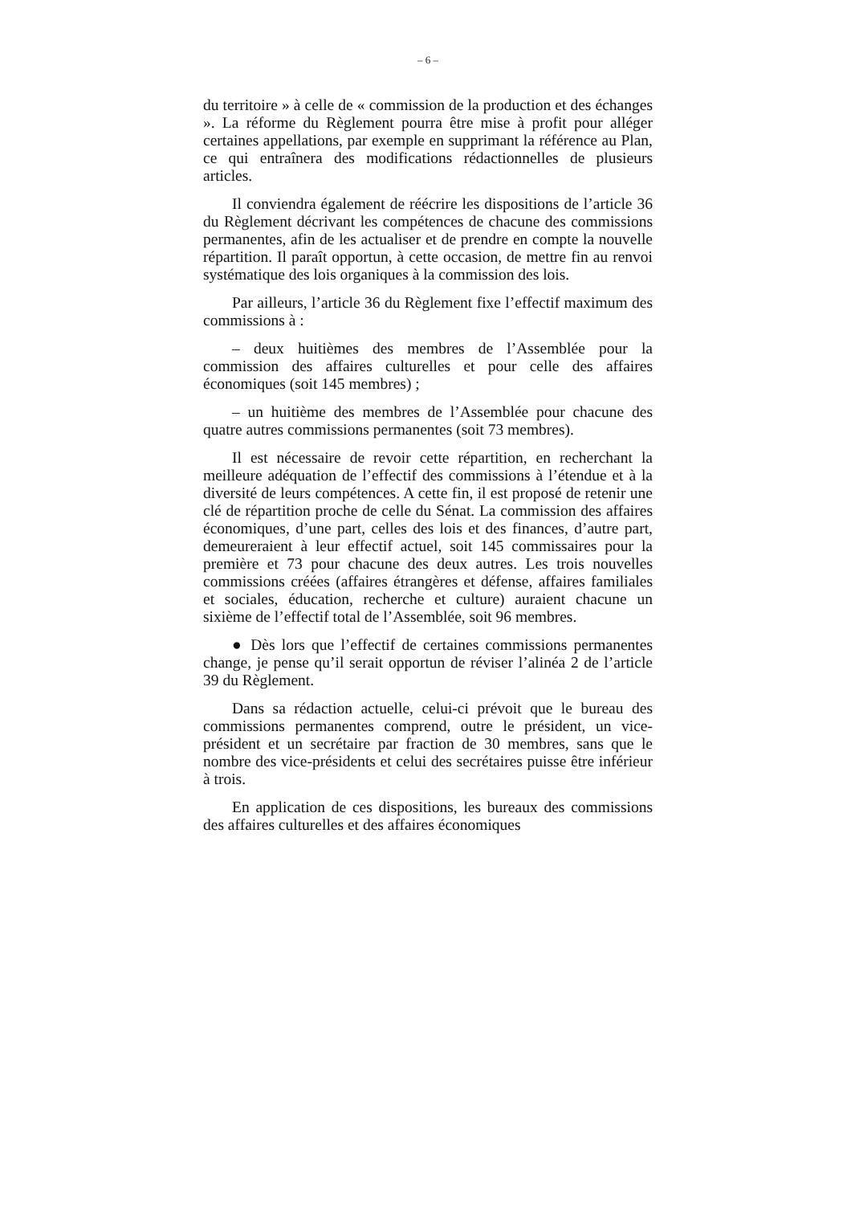– 6 –
du territoire » à celle de « commission de la production et des échanges ». La réforme du Règlement pourra être mise à profit pour alléger certaines appellations, par exemple en supprimant la référence au Plan, ce qui entraînera des modifications rédactionnelles de plusieurs articles.
Il conviendra également de réécrire les dispositions de l’article 36 du Règlement décrivant les compétences de chacune des commissions permanentes, afin de les actualiser et de prendre en compte la nouvelle répartition. Il paraît opportun, à cette occasion, de mettre fin au renvoi systématique des lois organiques à la commission des lois.
Par ailleurs, l’article 36 du Règlement fixe l’effectif maximum des commissions à :
– deux huitièmes des membres de l’Assemblée pour la commission des affaires culturelles et pour celle des affaires économiques (soit 145 membres) ;
– un huitième des membres de l’Assemblée pour chacune des quatre autres commissions permanentes (soit 73 membres).
Il est nécessaire de revoir cette répartition, en recherchant la meilleure adéquation de l’effectif des commissions à l’étendue et à la diversité de leurs compétences. A cette fin, il est proposé de retenir une clé de répartition proche de celle du Sénat. La commission des affaires économiques, d’une part, celles des lois et des finances, d’autre part, demeureraient à leur effectif actuel, soit 145 commissaires pour la première et 73 pour chacune des deux autres. Les trois nouvelles commissions créées (affaires étrangères et défense, affaires familiales et sociales, éducation, recherche et culture) auraient chacune un sixième de l’effectif total de l’Assemblée, soit 96 membres.
● Dès lors que l’effectif de certaines commissions permanentes change, je pense qu’il serait opportun de réviser l’alinéa 2 de l’article 39 du Règlement.
Dans sa rédaction actuelle, celui-ci prévoit que le bureau des commissions permanentes comprend, outre le président, un vice-président et un secrétaire par fraction de 30 membres, sans que le nombre des vice-présidents et celui des secrétaires puisse être inférieur à trois.
En application de ces dispositions, les bureaux des commissions des affaires culturelles et des affaires économiques